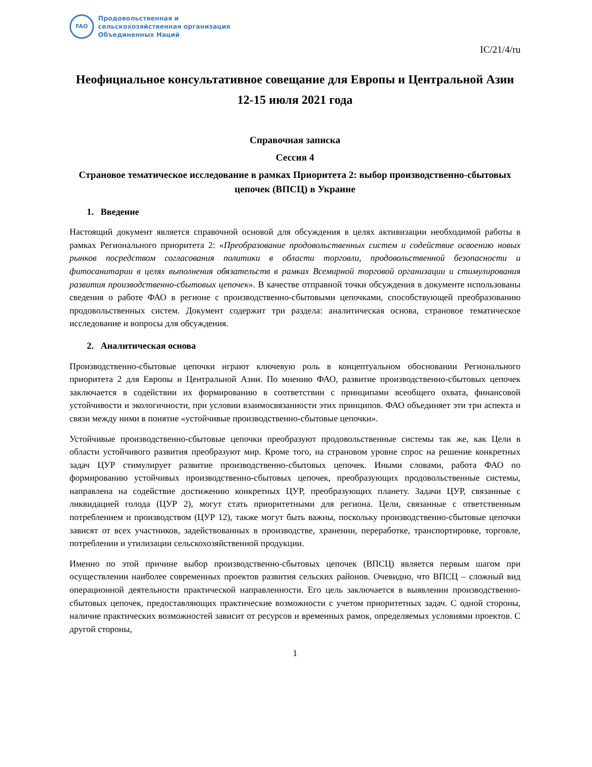FAO
Продовольственная и
сельскохозяйственная организация
Объединенных Наций
IC/21/4/ru
Неофициальное консультативное совещание для Европы и Центральной Азии
12-15 июля 2021 года
Справочная записка
Сессия 4
Страновое тематическое исследование в рамках Приоритета 2: выбор производственно-сбытовых цепочек (ВПСЦ) в Украине
1. Введение
Настоящий документ является справочной основой для обсуждения в целях активизации необходимой работы в рамках Регионального приоритета 2: «Преобразование продовольственных систем и содействие освоению новых рынков посредством согласования политики в области торговли, продовольственной безопасности и фитосанитарии в целях выполнения обязательств в рамках Всемирной торговой организации и стимулирования развития производственно-сбытовых цепочек». В качестве отправной точки обсуждения в документе использованы сведения о работе ФАО в регионе с производственно-сбытовыми цепочками, способствующей преобразованию продовольственных систем. Документ содержит три раздела: аналитическая основа, страновое тематическое исследование и вопросы для обсуждения.
2. Аналитическая основа
Производственно-сбытовые цепочки играют ключевую роль в концептуальном обосновании Регионального приоритета 2 для Европы и Центральной Азии. По мнению ФАО, развитие производственно-сбытовых цепочек заключается в содействии их формированию в соответствии с принципами всеобщего охвата, финансовой устойчивости и экологичности, при условии взаимосвязанности этих принципов. ФАО объединяет эти три аспекта и связи между ними в понятие «устойчивые производственно-сбытовые цепочки».
Устойчивые производственно-сбытовые цепочки преобразуют продовольственные системы так же, как Цели в области устойчивого развития преобразуют мир. Кроме того, на страновом уровне спрос на решение конкретных задач ЦУР стимулирует развитие производственно-сбытовых цепочек. Иными словами, работа ФАО по формированию устойчивых производственно-сбытовых цепочек, преобразующих продовольственные системы, направлена на содействие достижению конкретных ЦУР, преобразующих планету. Задачи ЦУР, связанные с ликвидацией голода (ЦУР 2), могут стать приоритетными для региона. Цели, связанные с ответственным потреблением и производством (ЦУР 12), также могут быть важны, поскольку производственно-сбытовые цепочки зависят от всех участников, задействованных в производстве, хранении, переработке, транспортировке, торговле, потреблении и утилизации сельскохозяйственной продукции.
Именно по этой причине выбор производственно-сбытовых цепочек (ВПСЦ) является первым шагом при осуществлении наиболее современных проектов развития сельских районов. Очевидно, что ВПСЦ – сложный вид операционной деятельности практической направленности. Его цель заключается в выявлении производственно-сбытовых цепочек, предоставляющих практические возможности с учетом приоритетных задач. С одной стороны, наличие практических возможностей зависит от ресурсов и временных рамок, определяемых условиями проектов. С другой стороны,
1